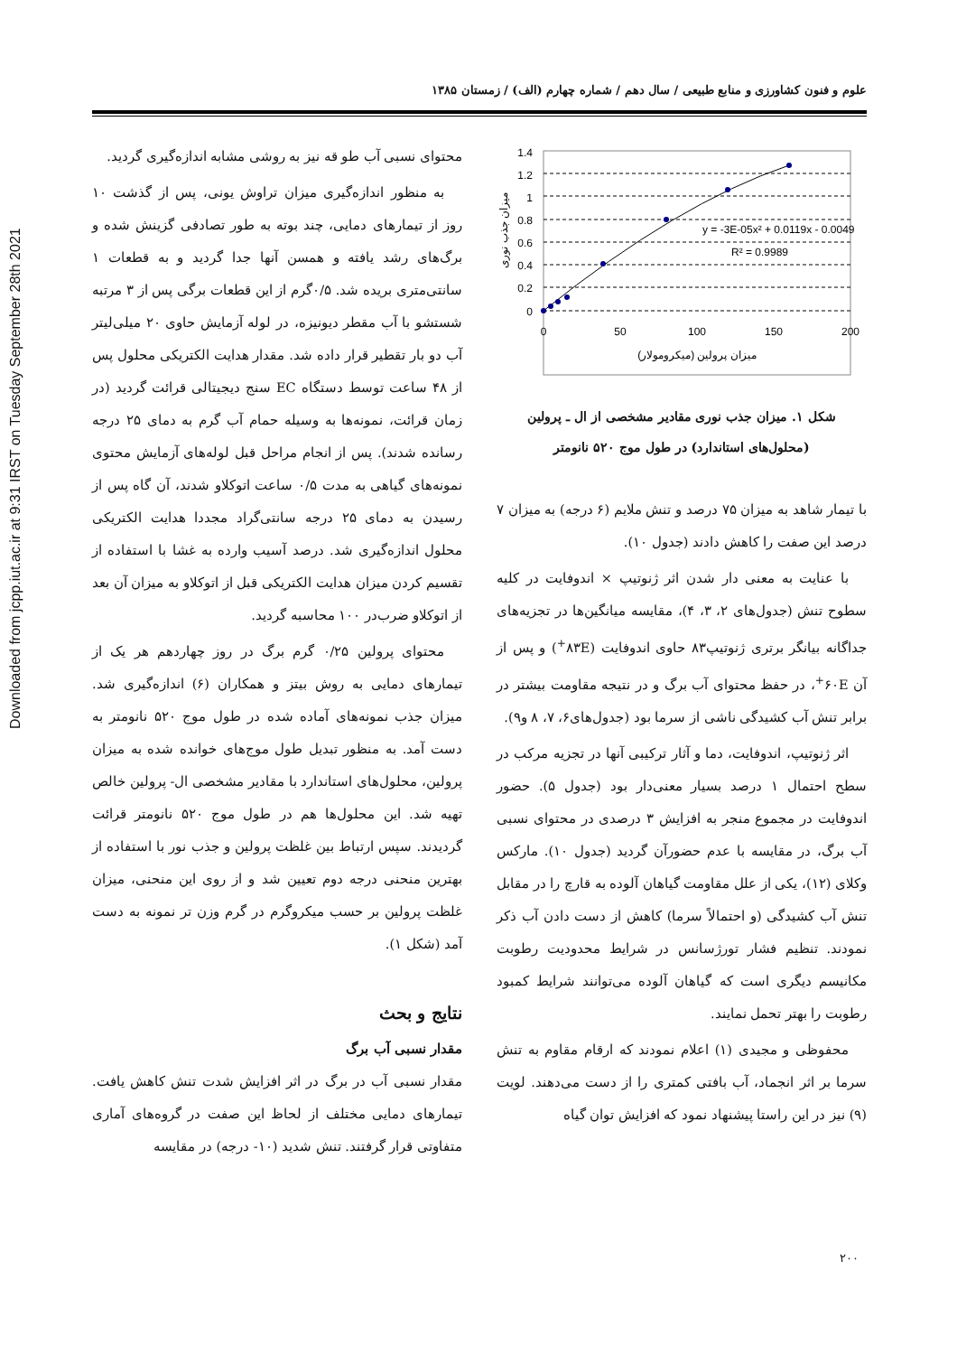Downloaded from jcpp.iut.ac.ir at 9:31 IRST on Tuesday September 28th 2021
علوم و فنون کشاورزی و منابع طبیعی / سال دهم / شماره چهارم (الف) / زمستان ۱۳۸۵
محتوای نسبی آب طو قه نیز به روشی مشابه اندازه‌گیری گردید.
به منظور اندازه‌گیری میزان تراوش یونی، پس از گذشت ۱۰ روز از تیمارهای دمایی، چند بوته به طور تصادفی گزینش شده و برگ‌های رشد یافته و همسن آنها جدا گردید و به قطعات ۱ سانتی‌متری بریده شد. ۰/۵گرم از این قطعات برگی پس از ۳ مرتبه شستشو با آب مقطر دیونیزه، در لوله آزمایش حاوی ۲۰ میلی‌لیتر آب دو بار تقطیر قرار داده شد. مقدار هدایت الکتریکی محلول پس از ۴۸ ساعت توسط دستگاه EC سنج دیجیتالی قرائت گردید (در زمان قرائت، نمونه‌ها به وسیله حمام آب گرم به دمای ۲۵ درجه رسانده شدند). پس از انجام مراحل قبل لوله‌های آزمایش محتوی نمونه‌های گیاهی به مدت ۰/۵ ساعت اتوکلاو شدند، آن گاه پس از رسیدن به دمای ۲۵ درجه سانتی‌گراد مجددا هدایت الکتریکی محلول اندازه‌گیری شد. درصد آسیب وارده به غشا با استفاده از تقسیم کردن میزان هدایت الکتریکی قبل از اتوکلاو به میزان آن بعد از اتوکلاو ضرب‌در ۱۰۰ محاسبه گردید.
محتوای پرولین ۰/۲۵ گرم برگ در روز چهاردهم هر یک از تیمارهای دمایی به روش بیتز و همکاران (۶) اندازه‌گیری شد. میزان جذب نمونه‌های آماده شده در طول موج ۵۲۰ نانومتر به دست آمد. به منظور تبدیل طول موج‌های خوانده شده به میزان پرولین، محلول‌های استاندارد با مقادیر مشخصی ال- پرولین خالص تهیه شد. این محلول‌ها هم در طول موج ۵۲۰ نانومتر قرائت گردیدند. سپس ارتباط بین غلظت پرولین و جذب نور با استفاده از بهترین منحنی درجه دوم تعیین شد و از روی این منحنی، میزان غلظت پرولین بر حسب میکروگرم در گرم وزن تر نمونه به دست آمد (شکل ۱).
نتایج و بحث
مقدار نسبی آب برگ
مقدار نسبی آب در برگ در اثر افزایش شدت تنش کاهش یافت. تیمارهای دمایی مختلف از لحاظ این صفت در گروه‌های آماری متفاوتی قرار گرفتند. تنش شدید (۱۰- درجه) در مقایسه
1.4
1.2
1
0.8
0.6
0.4
0.2
0
0
50
100
150
200
y = -3E-05x² + 0.0119x - 0.0049
R² = 0.9989
میزان پرولین (میکرومولار)
میزان جذب نوری
شکل ۱. میزان جذب نوری مقادیر مشخصی از ال ـ پرولین
(محلول‌های استاندارد) در طول موج ۵۲۰ نانومتر
با تیمار شاهد به میزان ۷۵ درصد و تنش ملایم (۶ درجه) به میزان ۷ درصد این صفت را کاهش دادند (جدول ۱۰).
با عنایت به معنی دار شدن اثر ژنوتیپ × اندوفایت در کلیه سطوح تنش (جدول‌های ۲، ۳، ۴)، مقایسه میانگین‌ها در تجزیه‌های جداگانه بیانگر برتری ژنوتیپ۸۳ حاوی اندوفایت (۸۳E<sup>+</sup>) و پس از آن ۶۰E<sup>+</sup>، در حفظ محتوای آب برگ و در نتیجه مقاومت بیشتر در برابر تنش آب کشیدگی ناشی از سرما بود (جدول‌های۶، ۷، ۸ و۹).
اثر ژنوتیپ، اندوفایت، دما و آثار ترکیبی آنها در تجزیه مرکب در سطح احتمال ۱ درصد بسیار معنی‌دار بود (جدول ۵). حضور اندوفایت در مجموع منجر به افزایش ۳ درصدی در محتوای نسبی آب برگ، در مقایسه با عدم حضورآن گردید (جدول ۱۰). مارکس وکلای (۱۲)، یکی از علل مقاومت گیاهان آلوده به قارچ را در مقابل تنش آب کشیدگی (و احتمالاً سرما) کاهش از دست دادن آب ذکر نمودند. تنظیم فشار تورژسانس در شرایط محدودیت رطوبت مکانیسم دیگری است که گیاهان آلوده می‌توانند شرایط کمبود رطوبت را بهتر تحمل نمایند.
محفوظی و مجیدی (۱) اعلام نمودند که ارقام مقاوم به تنش سرما بر اثر انجماد، آب بافتی کمتری را از دست می‌دهند. لویت (۹) نیز در این راستا پیشنهاد نمود که افزایش توان گیاه
۲۰۰